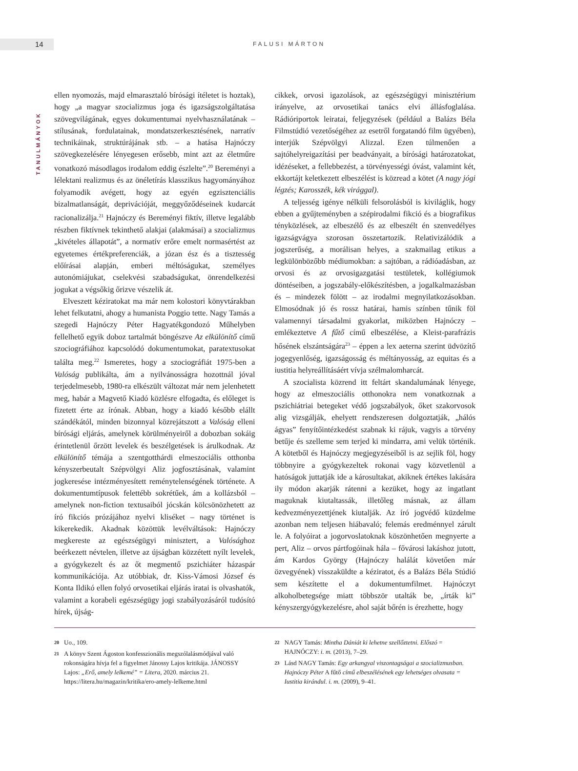14 FALUSI MÁRTON
TANULMÁNYOK
ellen nyomozás, majd elmarasztaló bírósági ítéletet is hoztak), hogy „a magyar szocializmus joga és igazságszolgáltatása szövegvilágának, egyes dokumentumai nyelvhasználatának – stílusának, fordulatainak, mondatszerkesztésének, narratív technikáinak, struktúrájának stb. – a hatása Hajnóczy szövegkezelésére lényegesen erősebb, mint azt az életműre vonatkozó másodlagos irodalom eddig észlelte”.<sup>20</sup> Bereményi a lélektani realizmus és az önéletírás klasszikus hagyományához folyamodik avégett, hogy az egyén egzisztenciális bizalmatlanságát, deprivációját, meggyőződéseinek kudarcát racionalizálja.<sup>21</sup> Hajnóczy és Bereményi fiktív, illetve legalább részben fiktívnek tekinthető alakjai (alakmásai) a szocializmus „kivételes állapotát”, a normatív erőre emelt normasértést az egyetemes értékpreferenciák, a józan ész és a tisztesség előírásai alapján, emberi méltóságukat, személyes autonómiájukat, cselekvési szabadságukat, önrendelkezési jogukat a végsőkig őrizve vészelik át.
Elveszett kéziratokat ma már nem kolostori könyvtárakban lehet felkutatni, ahogy a humanista Poggio tette. Nagy Tamás a szegedi Hajnóczy Péter Hagyatékgondozó Műhelyben fellelhető egyik doboz tartalmát böngészve Az elkülönítő című szociográfiához kapcsolódó dokumentumokat, paratextusokat találta meg.<sup>22</sup> Ismeretes, hogy a szociográfiát 1975-ben a Valóság publikálta, ám a nyilvánosságra hozottnál jóval terjedelmesebb, 1980-ra elkészült változat már nem jelenhetett meg, habár a Magvető Kiadó közlésre elfogadta, és előleget is fizetett érte az írónak. Abban, hogy a kiadó később elállt szándékától, minden bizonnyal közrejátszott a Valóság elleni bírósági eljárás, amelynek körülményeiről a dobozban sokáig érintetlenül őrzött levelek és beszélgetések is árulkodnak. Az elkülönítő témája a szentgotthárdi elmeszociális otthonba kényszerbeutalt Szépvölgyi Aliz jogfosztásának, valamint jogkeresése intézményesített reménytelenségének története. A dokumentumtípusok felettébb sokrétűek, ám a kollázsból – amelynek non-fiction textusaiból jócskán kölcsönözhetett az író fikciós prózájához nyelvi kliséket – nagy történet is kikerekedik. Akadnak közöttük levélváltások: Hajnóczy megkereste az egészségügyi minisztert, a Valósághoz beérkezett névtelen, illetve az újságban közzétett nyílt levelek, a gyógykezelt és az őt megmentő pszichiáter házaspár kommunikációja. Az utóbbiak, dr. Kiss-Vámosi József és Konta Ildikó ellen folyó orvosetikai eljárás iratai is olvashatók, valamint a korabeli egészségügy jogi szabályozásáról tudósító hírek, újság-
cikkek, orvosi igazolások, az egészségügyi minisztérium irányelve, az orvosetikai tanács elvi állásfoglalása. Rádióriportok leiratai, feljegyzések (például a Balázs Béla Filmstúdió vezetőségéhez az esetről forgatandó film ügyében), interjúk Szépvölgyi Alizzal. Ezen túlmenően a sajtóhelyreigazítási per beadványait, a bírósági határozatokat, idézéseket, a fellebbezést, a törvényességi óvást, valamint két, ekkortájt keletkezett elbeszélést is közread a kötet (A nagy jógi légzés; Karosszék, kék virággal).
A teljesség igénye nélküli felsorolásból is kiviláglik, hogy ebben a gyűjteményben a szépirodalmi fikció és a biografikus ténykö­zlések, az elbeszélő és az elbeszélt én szenvedélyes igazságvágya szorosan összetartozik. Relativizálódik a jogszerűség, a morálisan helyes, a szakmailag etikus a legkülönbözőbb médiumokban: a sajtóban, a rádióadásban, az orvosi és az orvosigazgatási testületek, kollégiumok döntéseiben, a jogszabály-előkészítésben, a jogalkalmazásban és – mindezek fölött – az irodalmi megnyilatkozásokban. Elmosódnak jó és rossz határai, hamis színben tűnik föl valamennyi társadalmi gyakorlat, miközben Hajnóczy – emlékeztetve A fűtő című elbeszélése, a Kleist-parafrázis hősének elszántságára<sup>23</sup> – éppen a lex aeterna szerint üdvözítő jogegyenlőség, igazságosság és méltányosság, az equitas és a iustitia helyreállításáért vívja szélmalomharcát.
A szocialista közrend itt feltárt skandalumának lényege, hogy az elmeszociális otthonokra nem vonatkoznak a pszichiátriai betegeket védő jogszabályok, őket szakorvosok alig vizsgálják, ehelyett rendszeresen dolgoztatják, „hálós ágyas” fenyítőintézkedést szabnak ki rájuk, vagyis a törvény betűje és szelleme sem terjed ki mindarra, ami velük történik. A kötetből és Hajnóczy megjegyzéseiből is az sejlik föl, hogy többnyire a gyógykezeltek rokonai vagy közvetlenül a hatóságok juttatják ide a károsultakat, akiknek értékes lakására ily módon akarják rátenni a kezüket, hogy az ingatlant maguknak kiutaltassák, illetőleg másnak, az állam kedvezményezettjének kiutalják. Az író jogvédő küzdelme azonban nem teljesen hiábavaló; felemás eredménnyel zárult le. A folyóirat a jogorvoslatoknak köszönhetően megnyerte a pert, Aliz – orvos pártfogóinak hála – fővárosi lakáshoz jutott, ám Kardos György (Hajnóczy halálát követően már özvegyének) visszaküldte a kéziratot, és a Balázs Béla Stúdió sem készítette el a dokumentumfilmet. Hajnóczyt alkoholbetegsége miatt többször utalták be, „írták ki” kényszergyógykezelésre, ahol saját bőrén is érezhette, hogy
20 Uo., 109.
21 A könyv Szent Ágoston konfesszionális megszólalásmódjával való rokonságára hívja fel a figyelmet Jánossy Lajos kritikája. JÁNOSSY Lajos: „Erő, amely lelkemé” = Litera, 2020. március 21. https://litera.hu/magazin/kritika/ero-amely-lelkeme.html
22 NAGY Tamás: Mintha Dániát ki lehetne szellőztetni. Előszó = HAJNÓCZY: i. m. (2013), 7–29.
23 Lásd NAGY Tamás: Egy arkangyal viszontagságai a szocializmusban. Hajnóczy Péter A fűtő című elbeszélésének egy lehetséges olvasata = Iustitia kirándul. i. m. (2009), 9–41.